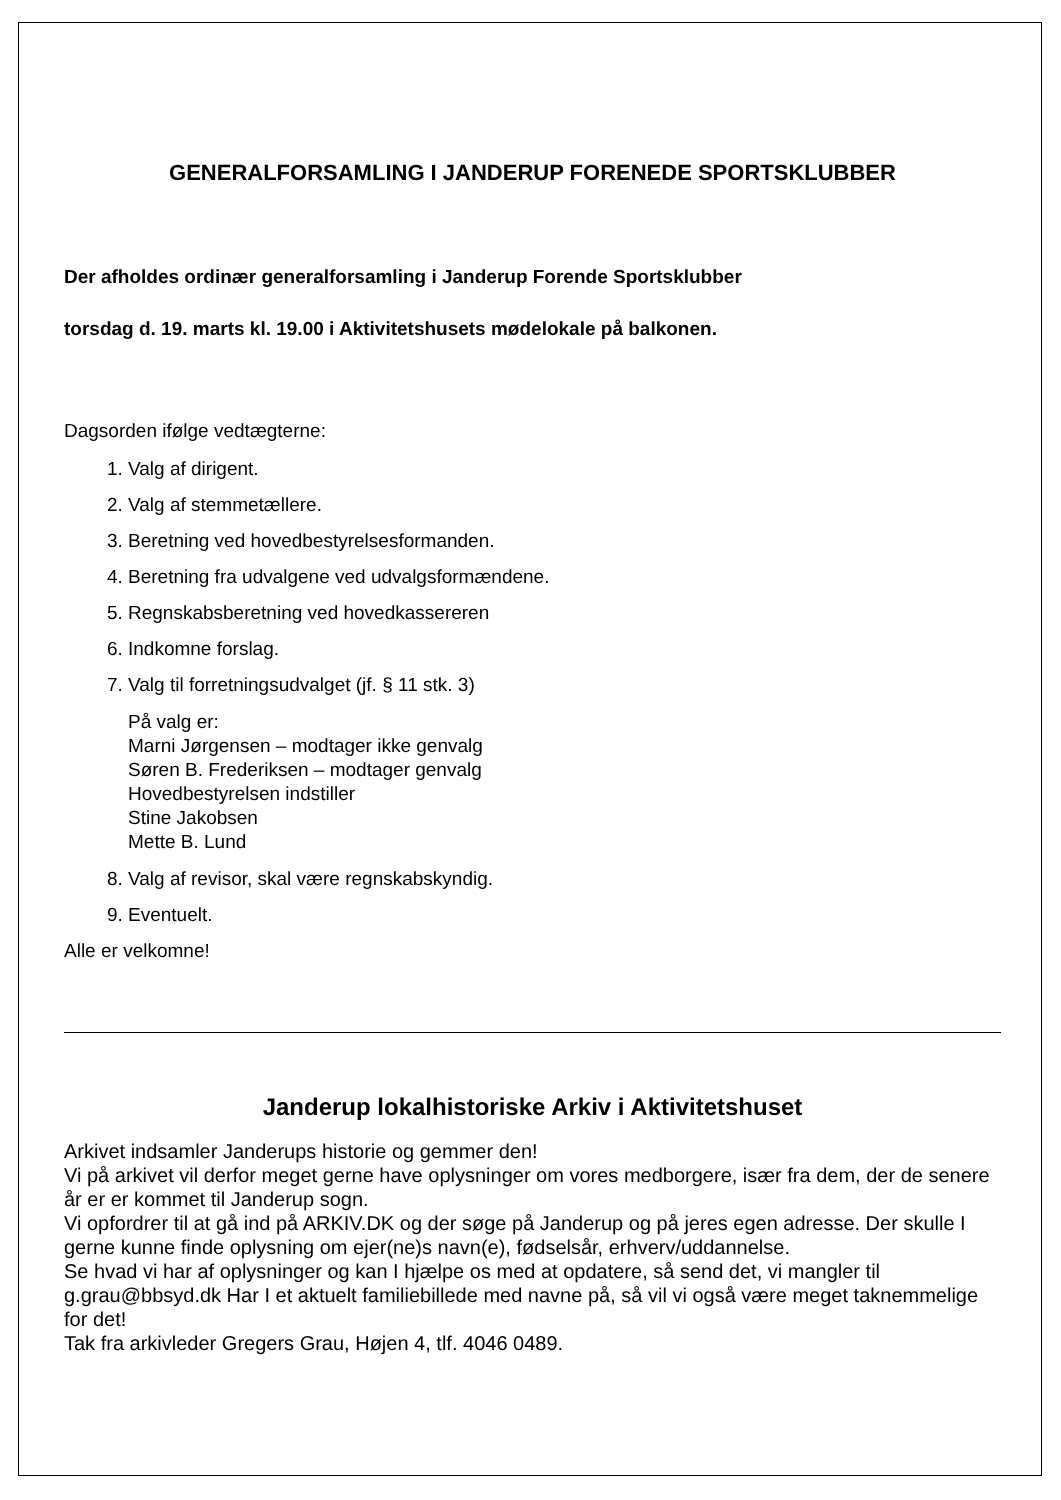GENERALFORSAMLING I JANDERUP FORENEDE SPORTSKLUBBER
Der afholdes ordinær generalforsamling i Janderup Forende Sportsklubber
torsdag d. 19. marts kl. 19.00 i Aktivitetshusets mødelokale på balkonen.
Dagsorden ifølge vedtægterne:
1. Valg af dirigent.
2. Valg af stemmetællere.
3. Beretning ved hovedbestyrelsesformanden.
4. Beretning fra udvalgene ved udvalgsformændene.
5. Regnskabsberetning ved hovedkassereren
6. Indkomne forslag.
7. Valg til forretningsudvalget (jf. § 11 stk. 3)
På valg er:
Marni Jørgensen – modtager ikke genvalg
Søren B. Frederiksen – modtager genvalg
Hovedbestyrelsen indstiller
Stine Jakobsen
Mette B. Lund
8. Valg af revisor, skal være regnskabskyndig.
9. Eventuelt.
Alle er velkomne!
Janderup lokalhistoriske Arkiv i Aktivitetshuset
Arkivet indsamler Janderups historie og gemmer den!
Vi på arkivet vil derfor meget gerne have oplysninger om vores medborgere, især fra dem, der de senere år er er kommet til Janderup sogn.
Vi opfordrer til at gå ind på ARKIV.DK og der søge på Janderup og på jeres egen adresse. Der skulle I gerne kunne finde oplysning om ejer(ne)s navn(e), fødselsår, erhverv/uddannelse.
Se hvad vi har af oplysninger og kan I hjælpe os med at opdatere, så send det, vi mangler til g.grau@bbsyd.dk Har I et aktuelt familiebillede med navne på, så vil vi også være meget taknemmelige for det!
Tak fra arkivleder Gregers Grau, Højen 4, tlf. 4046 0489.